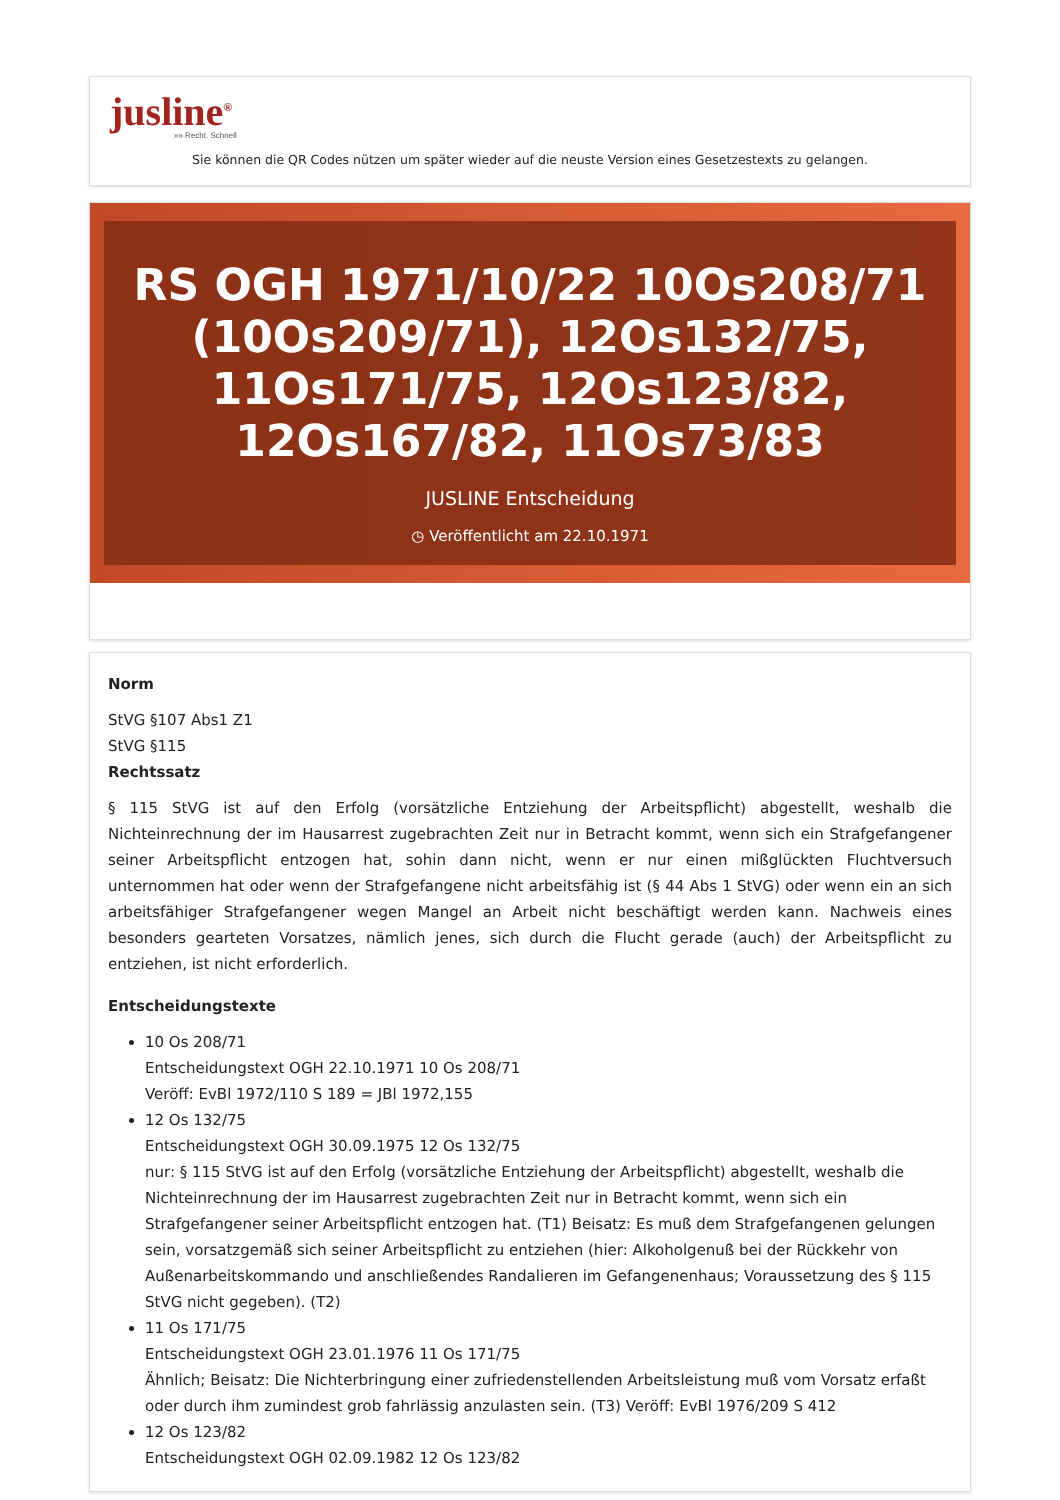jusline<sup>®</sup>
»» Recht. Schnell
Sie können die QR Codes nützen um später wieder auf die neuste Version eines Gesetzestexts zu gelangen.
RS OGH 1971/10/22 10Os208/71 (10Os209/71), 12Os132/75, 11Os171/75, 12Os123/82, 12Os167/82, 11Os73/83
JUSLINE Entscheidung
◷ Veröffentlicht am 22.10.1971
Norm
StVG §107 Abs1 Z1
StVG §115
Rechtssatz
§ 115 StVG ist auf den Erfolg (vorsätzliche Entziehung der Arbeitspflicht) abgestellt, weshalb die Nichteinrechnung der im Hausarrest zugebrachten Zeit nur in Betracht kommt, wenn sich ein Strafgefangener seiner Arbeitspflicht entzogen hat, sohin dann nicht, wenn er nur einen mißglückten Fluchtversuch unternommen hat oder wenn der Strafgefangene nicht arbeitsfähig ist (§ 44 Abs 1 StVG) oder wenn ein an sich arbeitsfähiger Strafgefangener wegen Mangel an Arbeit nicht beschäftigt werden kann. Nachweis eines besonders gearteten Vorsatzes, nämlich jenes, sich durch die Flucht gerade (auch) der Arbeitspflicht zu entziehen, ist nicht erforderlich.
Entscheidungstexte
10 Os 208/71
Entscheidungstext OGH 22.10.1971 10 Os 208/71
Veröff: EvBl 1972/110 S 189 = JBl 1972,155
12 Os 132/75
Entscheidungstext OGH 30.09.1975 12 Os 132/75
nur: § 115 StVG ist auf den Erfolg (vorsätzliche Entziehung der Arbeitspflicht) abgestellt, weshalb die Nichteinrechnung der im Hausarrest zugebrachten Zeit nur in Betracht kommt, wenn sich ein Strafgefangener seiner Arbeitspflicht entzogen hat. (T1) Beisatz: Es muß dem Strafgefangenen gelungen sein, vorsatzgemäß sich seiner Arbeitspflicht zu entziehen (hier: Alkoholgenuß bei der Rückkehr von Außenarbeitskommando und anschließendes Randalieren im Gefangenenhaus; Voraussetzung des § 115 StVG nicht gegeben). (T2)
11 Os 171/75
Entscheidungstext OGH 23.01.1976 11 Os 171/75
Ähnlich; Beisatz: Die Nichterbringung einer zufriedenstellenden Arbeitsleistung muß vom Vorsatz erfaßt oder durch ihm zumindest grob fahrlässig anzulasten sein. (T3) Veröff: EvBl 1976/209 S 412
12 Os 123/82
Entscheidungstext OGH 02.09.1982 12 Os 123/82